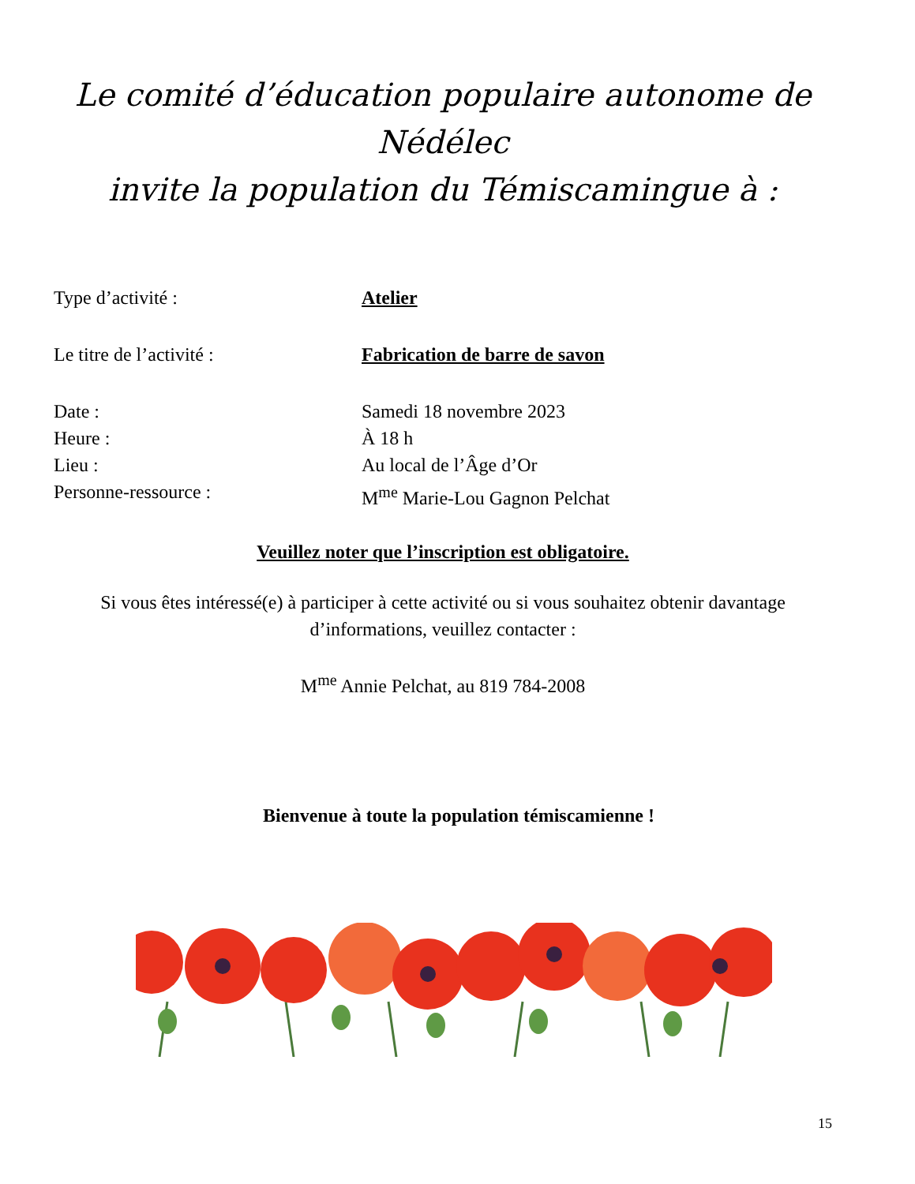Le comité d’éducation populaire autonome de
Nédélec
invite la population du Témiscamingue à :
Type d’activité : Atelier
Le titre de l’activité : Fabrication de barre de savon
Date : Samedi 18 novembre 2023
Heure : À 18 h
Lieu : Au local de l’Âge d’Or
Personne-ressource : M<sup>me</sup> Marie-Lou Gagnon Pelchat
Veuillez noter que l’inscription est obligatoire.
Si vous êtes intéressé(e) à participer à cette activité ou si vous souhaitez obtenir davantage d’informations, veuillez contacter :
M<sup>me</sup> Annie Pelchat, au 819 784-2008
Bienvenue à toute la population témiscamienne !
15